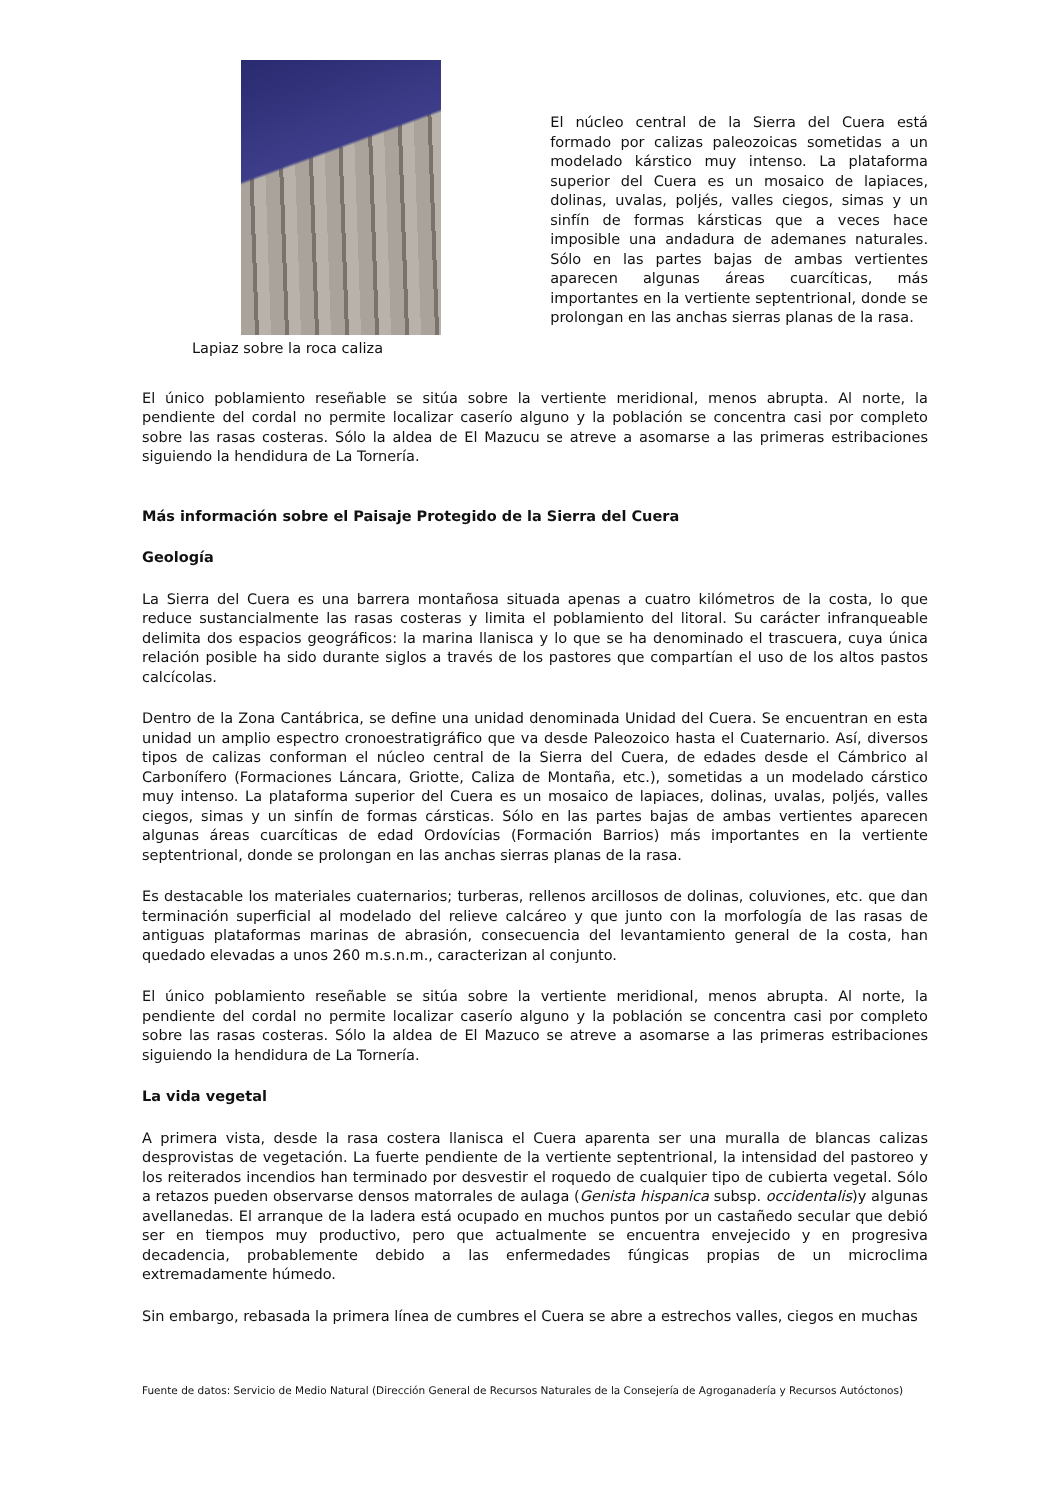Lapiaz sobre la roca caliza
El núcleo central de la Sierra del Cuera está formado por calizas paleozoicas sometidas a un modelado kárstico muy intenso. La plataforma superior del Cuera es un mosaico de lapiaces, dolinas, uvalas, poljés, valles ciegos, simas y un sinfín de formas kársticas que a veces hace imposible una andadura de ademanes naturales. Sólo en las partes bajas de ambas vertientes aparecen algunas áreas cuarcíticas, más importantes en la vertiente septentrional, donde se prolongan en las anchas sierras planas de la rasa.
El único poblamiento reseñable se sitúa sobre la vertiente meridional, menos abrupta. Al norte, la pendiente del cordal no permite localizar caserío alguno y la población se concentra casi por completo sobre las rasas costeras. Sólo la aldea de El Mazucu se atreve a asomarse a las primeras estribaciones siguiendo la hendidura de La Tornería.
Más información sobre el Paisaje Protegido de la Sierra del Cuera
Geología
La Sierra del Cuera es una barrera montañosa situada apenas a cuatro kilómetros de la costa, lo que reduce sustancialmente las rasas costeras y limita el poblamiento del litoral. Su carácter infranqueable delimita dos espacios geográficos: la marina llanisca y lo que se ha denominado el trascuera, cuya única relación posible ha sido durante siglos a través de los pastores que compartían el uso de los altos pastos calcícolas.
Dentro de la Zona Cantábrica, se define una unidad denominada Unidad del Cuera. Se encuentran en esta unidad un amplio espectro cronoestratigráfico que va desde Paleozoico hasta el Cuaternario. Así, diversos tipos de calizas conforman el núcleo central de la Sierra del Cuera, de edades desde el Cámbrico al Carbonífero (Formaciones Láncara, Griotte, Caliza de Montaña, etc.), sometidas a un modelado cárstico muy intenso. La plataforma superior del Cuera es un mosaico de lapiaces, dolinas, uvalas, poljés, valles ciegos, simas y un sinfín de formas cársticas. Sólo en las partes bajas de ambas vertientes aparecen algunas áreas cuarcíticas de edad Ordovícias (Formación Barrios) más importantes en la vertiente septentrional, donde se prolongan en las anchas sierras planas de la rasa.
Es destacable los materiales cuaternarios; turberas, rellenos arcillosos de dolinas, coluviones, etc. que dan terminación superficial al modelado del relieve calcáreo y que junto con la morfología de las rasas de antiguas plataformas marinas de abrasión, consecuencia del levantamiento general de la costa, han quedado elevadas a unos 260 m.s.n.m., caracterizan al conjunto.
El único poblamiento reseñable se sitúa sobre la vertiente meridional, menos abrupta. Al norte, la pendiente del cordal no permite localizar caserío alguno y la población se concentra casi por completo sobre las rasas costeras. Sólo la aldea de El Mazuco se atreve a asomarse a las primeras estribaciones siguiendo la hendidura de La Tornería.
La vida vegetal
A primera vista, desde la rasa costera llanisca el Cuera aparenta ser una muralla de blancas calizas desprovistas de vegetación. La fuerte pendiente de la vertiente septentrional, la intensidad del pastoreo y los reiterados incendios han terminado por desvestir el roquedo de cualquier tipo de cubierta vegetal. Sólo a retazos pueden observarse densos matorrales de aulaga (Genista hispanica subsp. occidentalis)y algunas avellanedas. El arranque de la ladera está ocupado en muchos puntos por un castañedo secular que debió ser en tiempos muy productivo, pero que actualmente se encuentra envejecido y en progresiva decadencia, probablemente debido a las enfermedades fúngicas propias de un microclima extremadamente húmedo.
Sin embargo, rebasada la primera línea de cumbres el Cuera se abre a estrechos valles, ciegos en muchas
Fuente de datos: Servicio de Medio Natural (Dirección General de Recursos Naturales de la Consejería de Agroganadería y Recursos Autóctonos)